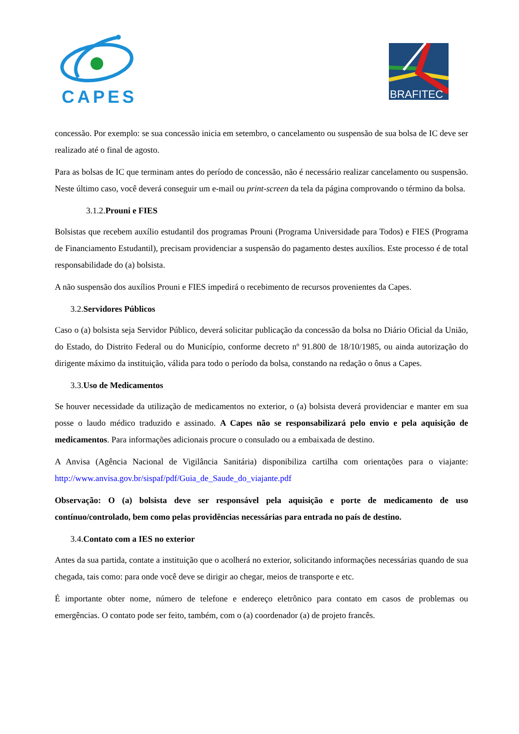CAPES
BRAFITEC
concessão. Por exemplo: se sua concessão inicia em setembro, o cancelamento ou suspensão de sua bolsa de IC deve ser realizado até o final de agosto.
Para as bolsas de IC que terminam antes do período de concessão, não é necessário realizar cancelamento ou suspensão. Neste último caso, você deverá conseguir um e-mail ou print-screen da tela da página comprovando o término da bolsa.
3.1.2. Prouni e FIES
Bolsistas que recebem auxílio estudantil dos programas Prouni (Programa Universidade para Todos) e FIES (Programa de Financiamento Estudantil), precisam providenciar a suspensão do pagamento destes auxílios. Este processo é de total responsabilidade do (a) bolsista.
A não suspensão dos auxílios Prouni e FIES impedirá o recebimento de recursos provenientes da Capes.
3.2. Servidores Públicos
Caso o (a) bolsista seja Servidor Público, deverá solicitar publicação da concessão da bolsa no Diário Oficial da União, do Estado, do Distrito Federal ou do Município, conforme decreto nº 91.800 de 18/10/1985, ou ainda autorização do dirigente máximo da instituição, válida para todo o período da bolsa, constando na redação o ônus a Capes.
3.3. Uso de Medicamentos
Se houver necessidade da utilização de medicamentos no exterior, o (a) bolsista deverá providenciar e manter em sua posse o laudo médico traduzido e assinado. A Capes não se responsabilizará pelo envio e pela aquisição de medicamentos. Para informações adicionais procure o consulado ou a embaixada de destino.
A Anvisa (Agência Nacional de Vigilância Sanitária) disponibiliza cartilha com orientações para o viajante: http://www.anvisa.gov.br/sispaf/pdf/Guia_de_Saude_do_viajante.pdf
Observação: O (a) bolsista deve ser responsável pela aquisição e porte de medicamento de uso contínuo/controlado, bem como pelas providências necessárias para entrada no país de destino.
3.4. Contato com a IES no exterior
Antes da sua partida, contate a instituição que o acolherá no exterior, solicitando informações necessárias quando de sua chegada, tais como: para onde você deve se dirigir ao chegar, meios de transporte e etc.
É importante obter nome, número de telefone e endereço eletrônico para contato em casos de problemas ou emergências. O contato pode ser feito, também, com o (a) coordenador (a) de projeto francês.